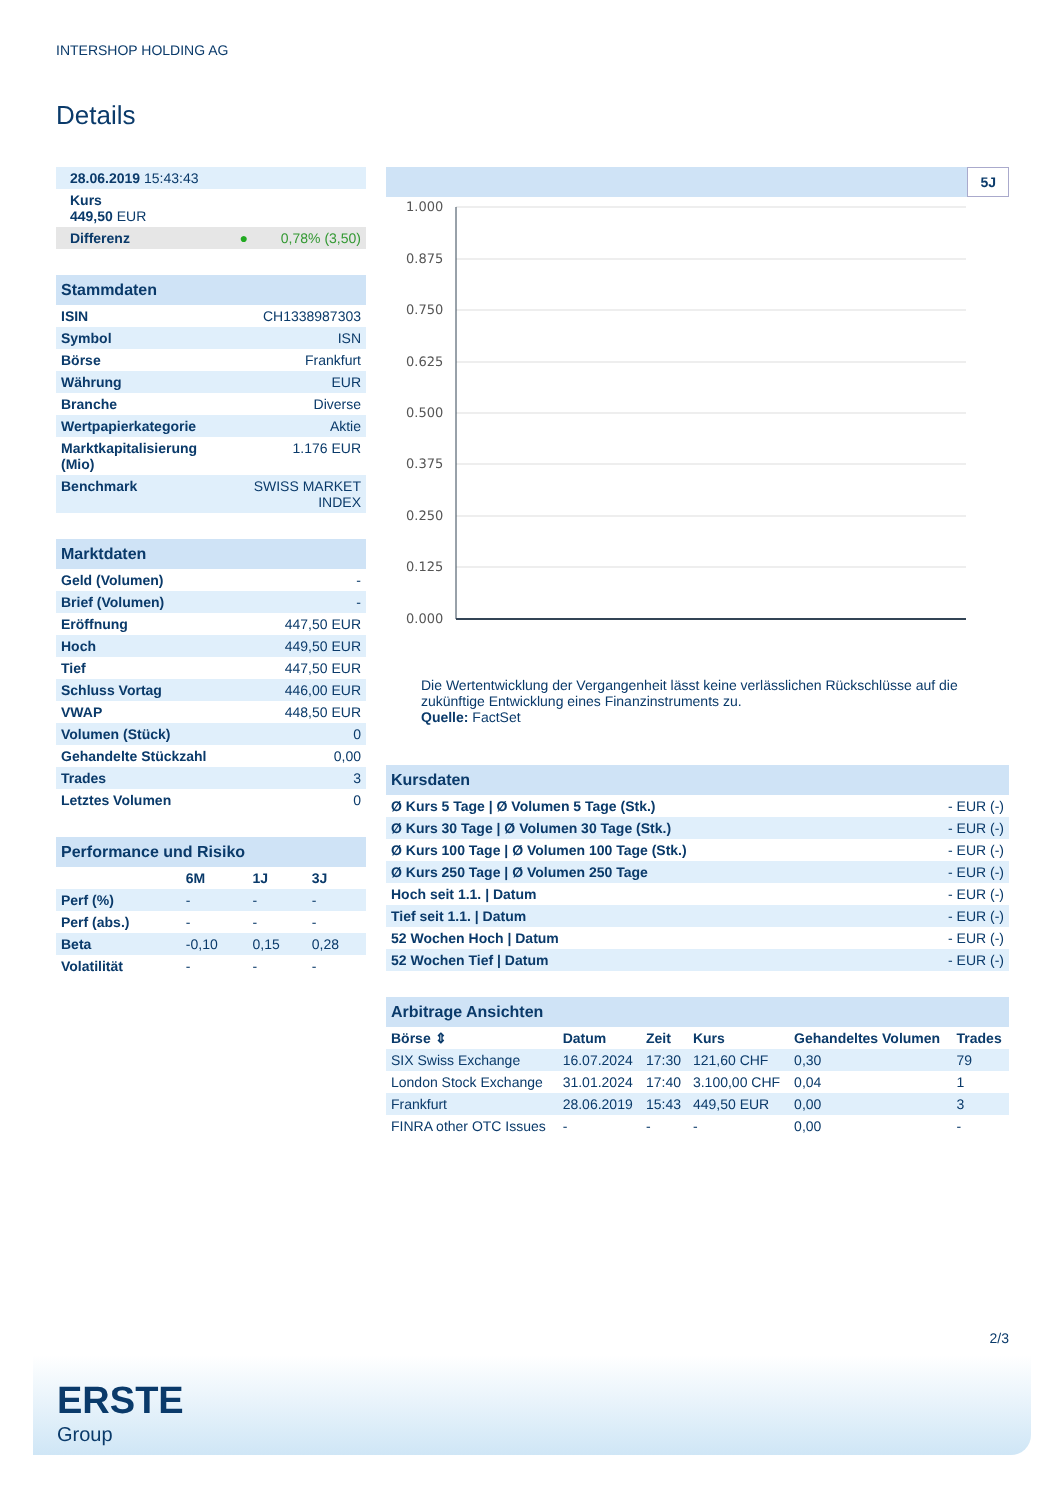INTERSHOP HOLDING AG
Details
| 28.06.2019 15:43:43 | | |
| Kurs 449,50 EUR | | |
| Differenz | ● | 0,78% (3,50) |
| Stammdaten | |
| ISIN | CH1338987303 |
| Symbol | ISN |
| Börse | Frankfurt |
| Währung | EUR |
| Branche | Diverse |
| Wertpapierkategorie | Aktie |
| Marktkapitalisierung (Mio) | 1.176 EUR |
| Benchmark | SWISS MARKET INDEX |
| Marktdaten | |
| Geld (Volumen) | - |
| Brief (Volumen) | - |
| Eröffnung | 447,50 EUR |
| Hoch | 449,50 EUR |
| Tief | 447,50 EUR |
| Schluss Vortag | 446,00 EUR |
| VWAP | 448,50 EUR |
| Volumen (Stück) | 0 |
| Gehandelte Stückzahl | 0,00 |
| Trades | 3 |
| Letztes Volumen | 0 |
| Performance und Risiko | | | |
| | 6M | 1J | 3J |
| Perf (%) | - | - | - |
| Perf (abs.) | - | - | - |
| Beta | -0,10 | 0,15 | 0,28 |
| Volatilität | - | - | - |
5J
1.000
0.875
0.750
0.625
0.500
0.375
0.250
0.125
0.000
Die Wertentwicklung der Vergangenheit lässt keine verlässlichen Rückschlüsse auf die zukünftige Entwicklung eines Finanzinstruments zu.
Quelle: FactSet
| Kursdaten | |
| Ø Kurs 5 Tage / Ø Volumen 5 Tage (Stk.) | - EUR (-) |
| Ø Kurs 30 Tage / Ø Volumen 30 Tage (Stk.) | - EUR (-) |
| Ø Kurs 100 Tage / Ø Volumen 100 Tage (Stk.) | - EUR (-) |
| Ø Kurs 250 Tage / Ø Volumen 250 Tage | - EUR (-) |
| Hoch seit 1.1. / Datum | - EUR (-) |
| Tief seit 1.1. / Datum | - EUR (-) |
| 52 Wochen Hoch / Datum | - EUR (-) |
| 52 Wochen Tief / Datum | - EUR (-) |
| Arbitrage Ansichten | | | | | |
| Börse ⇕ | Datum | Zeit | Kurs | Gehandeltes Volumen | Trades |
| SIX Swiss Exchange | 16.07.2024 | 17:30 | 121,60 CHF | 0,30 | 79 |
| London Stock Exchange | 31.01.2024 | 17:40 | 3.100,00 CHF | 0,04 | 1 |
| Frankfurt | 28.06.2019 | 15:43 | 449,50 EUR | 0,00 | 3 |
| FINRA other OTC Issues | - | - | - | 0,00 | - |
2/3
ERSTE
Group